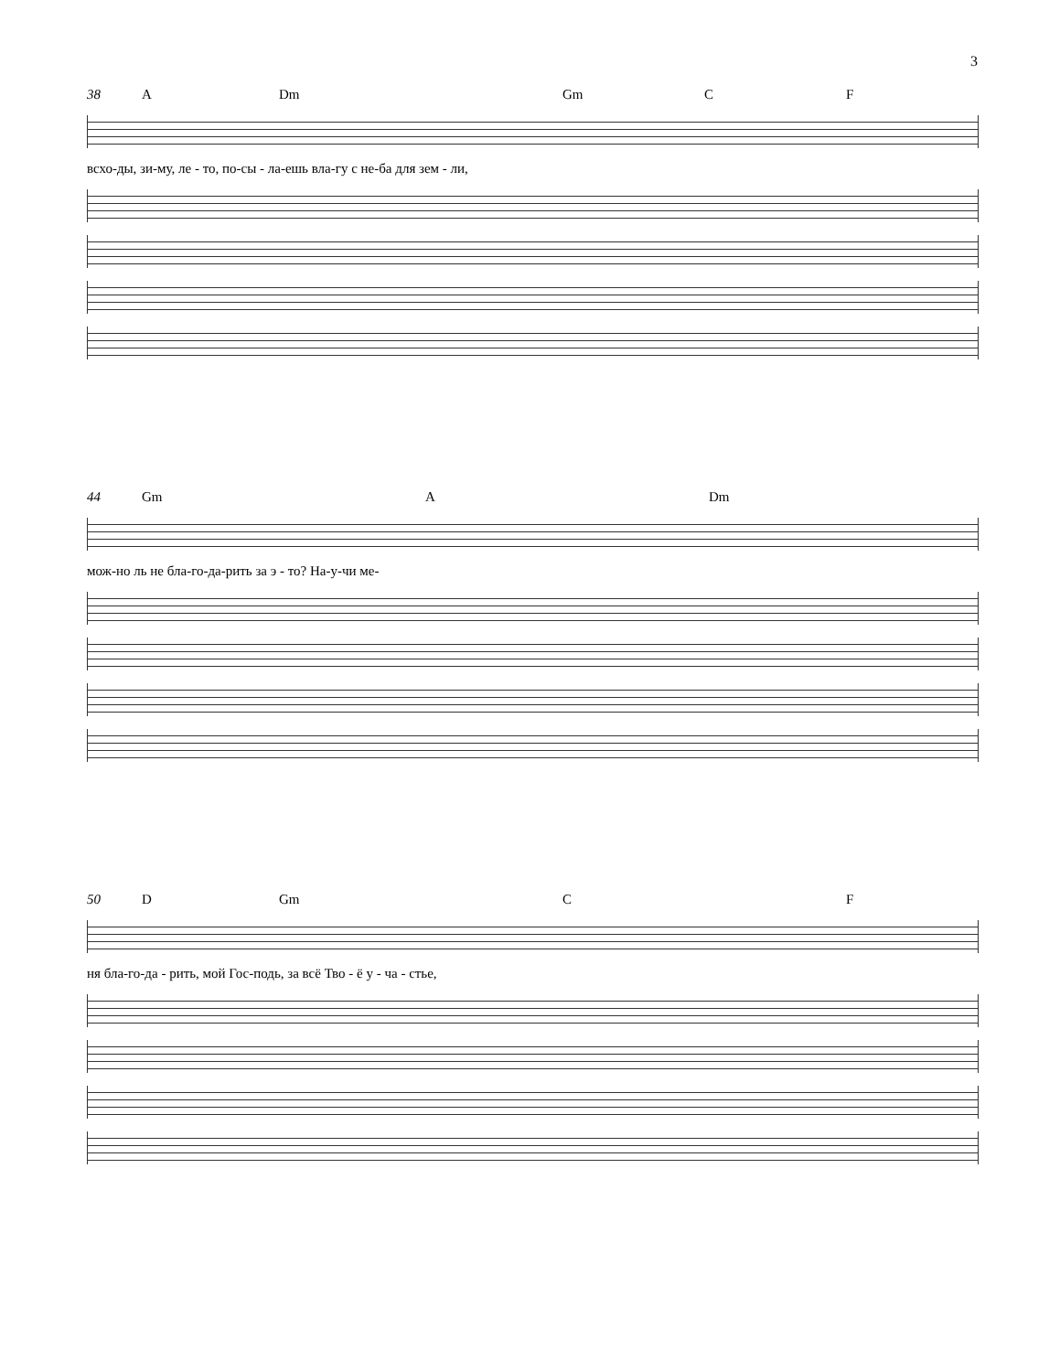3
38 A Dm Gm C F
всхо-ды, зи-му, ле - то, по-сы - ла-ешь вла-гу с не-ба для зем - ли,
44 Gm A Dm
мож-но ль не бла-го-да-рить за э - то? На-у-чи ме-
50 D Gm C F
ня бла-го-да - рить, мой Гос-подь, за всё Тво - ё у - ча - стье,